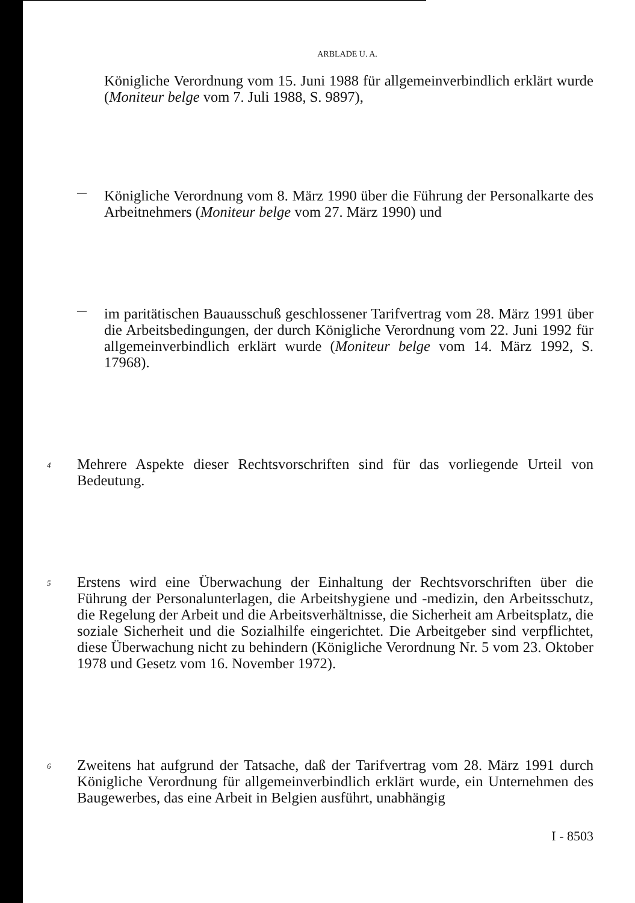ARBLADE U. A.
Königliche Verordnung vom 15. Juni 1988 für allgemeinverbindlich erklärt wurde (Moniteur belge vom 7. Juli 1988, S. 9897),
—
Königliche Verordnung vom 8. März 1990 über die Führung der Personalkarte des Arbeitnehmers (Moniteur belge vom 27. März 1990) und
—
im paritätischen Bauausschuß geschlossener Tarifvertrag vom 28. März 1991 über die Arbeitsbedingungen, der durch Königliche Verordnung vom 22. Juni 1992 für allgemeinverbindlich erklärt wurde (Moniteur belge vom 14. März 1992, S. 17968).
4
Mehrere Aspekte dieser Rechtsvorschriften sind für das vorliegende Urteil von Bedeutung.
5
Erstens wird eine Überwachung der Einhaltung der Rechtsvorschriften über die Führung der Personalunterlagen, die Arbeitshygiene und -medizin, den Arbeitsschutz, die Regelung der Arbeit und die Arbeitsverhältnisse, die Sicherheit am Arbeitsplatz, die soziale Sicherheit und die Sozialhilfe eingerichtet. Die Arbeitgeber sind verpflichtet, diese Überwachung nicht zu behindern (Königliche Verordnung Nr. 5 vom 23. Oktober 1978 und Gesetz vom 16. November 1972).
6
Zweitens hat aufgrund der Tatsache, daß der Tarifvertrag vom 28. März 1991 durch Königliche Verordnung für allgemeinverbindlich erklärt wurde, ein Unternehmen des Baugewerbes, das eine Arbeit in Belgien ausführt, unabhängig
I - 8503